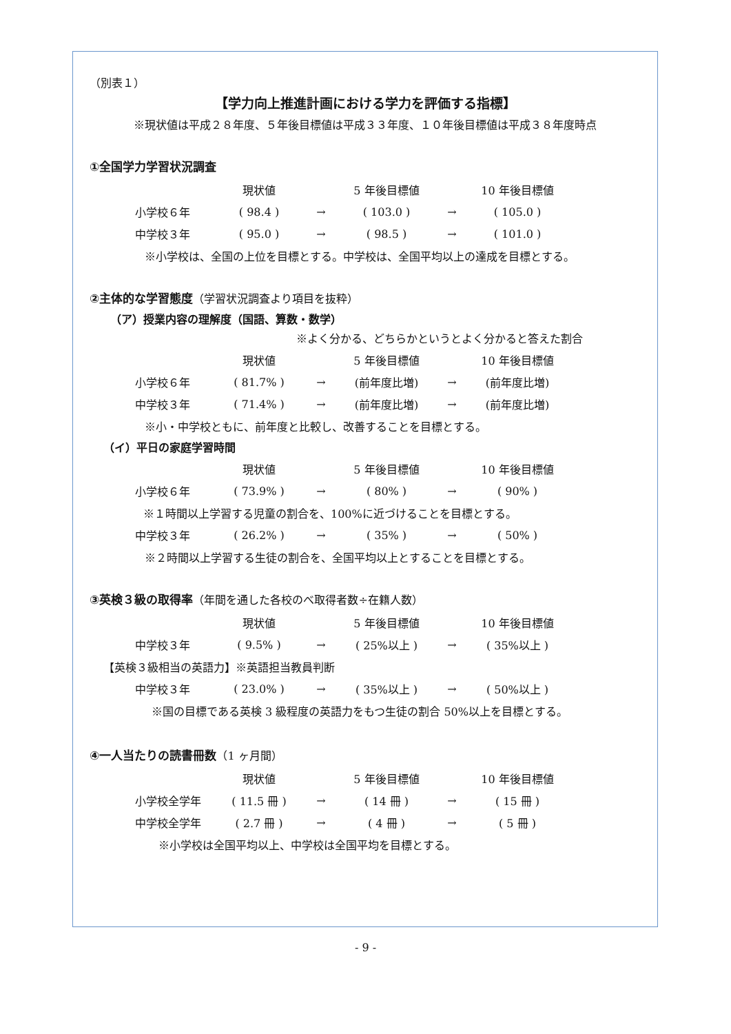（別表１）
【学力向上推進計画における学力を評価する指標】
※現状値は平成２８年度、５年後目標値は平成３３年度、１０年後目標値は平成３８年度時点
①全国学力学習状況調査
| | 現状値 | | 5 年後目標値 | | 10 年後目標値 |
| --- | --- | --- | --- | --- | --- |
| 小学校６年 | ( 98.4 ) | → | ( 103.0 ) | → | ( 105.0 ) |
| 中学校３年 | ( 95.0 ) | → | ( 98.5 ) | → | ( 101.0 ) |
※小学校は、全国の上位を目標とする。中学校は、全国平均以上の達成を目標とする。
②主体的な学習態度（学習状況調査より項目を抜粋）
（ア）授業内容の理解度（国語、算数・数学）
※よく分かる、どちらかというとよく分かると答えた割合
| | 現状値 | | 5 年後目標値 | | 10 年後目標値 |
| --- | --- | --- | --- | --- | --- |
| 小学校６年 | ( 81.7% ) | → | (前年度比増) | → | (前年度比増) |
| 中学校３年 | ( 71.4% ) | → | (前年度比増) | → | (前年度比増) |
※小・中学校ともに、前年度と比較し、改善することを目標とする。
（イ）平日の家庭学習時間
| | 現状値 | | 5 年後目標値 | | 10 年後目標値 |
| --- | --- | --- | --- | --- | --- |
| 小学校６年 | ( 73.9% ) | → | ( 80% ) | → | ( 90% ) |
| ※１時間以上学習する児童の割合を、100%に近づけることを目標とする。 | | | | | |
| 中学校３年 | ( 26.2% ) | → | ( 35% ) | → | ( 50% ) |
※２時間以上学習する生徒の割合を、全国平均以上とすることを目標とする。
③英検３級の取得率（年間を通した各校のべ取得者数÷在籍人数）
| | 現状値 | | 5 年後目標値 | | 10 年後目標値 |
| --- | --- | --- | --- | --- | --- |
| 中学校３年 | ( 9.5% ) | → | ( 25%以上 ) | → | ( 35%以上 ) |
【英検３級相当の英語力】※英語担当教員判断
| 中学校３年 | ( 23.0% ) | → | ( 35%以上 ) | → | ( 50%以上 ) |
※国の目標である英検 3 級程度の英語力をもつ生徒の割合 50%以上を目標とする。
④一人当たりの読書冊数（1 ヶ月間）
| | 現状値 | | 5 年後目標値 | | 10 年後目標値 |
| --- | --- | --- | --- | --- | --- |
| 小学校全学年 | ( 11.5 冊 ) | → | ( 14 冊 ) | → | ( 15 冊 ) |
| 中学校全学年 | ( 2.7 冊 ) | → | ( 4 冊 ) | → | ( 5 冊 ) |
※小学校は全国平均以上、中学校は全国平均を目標とする。
- 9 -